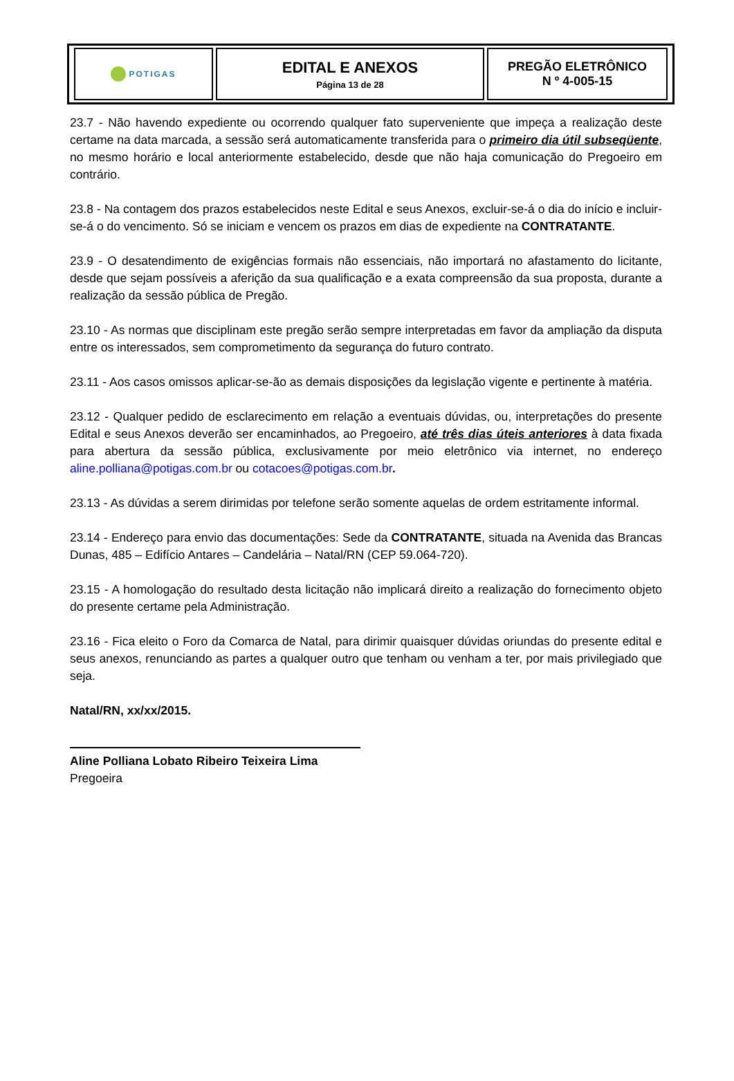| POTIGAS | EDITAL E ANEXOS Página 13 de 28 | PREGÃO ELETRÔNICO N º 4-005-15 |
23.7 - Não havendo expediente ou ocorrendo qualquer fato superveniente que impeça a realização deste certame na data marcada, a sessão será automaticamente transferida para o primeiro dia útil subseqüente, no mesmo horário e local anteriormente estabelecido, desde que não haja comunicação do Pregoeiro em contrário.
23.8 - Na contagem dos prazos estabelecidos neste Edital e seus Anexos, excluir-se-á o dia do início e incluir-se-á o do vencimento. Só se iniciam e vencem os prazos em dias de expediente na CONTRATANTE.
23.9 - O desatendimento de exigências formais não essenciais, não importará no afastamento do licitante, desde que sejam possíveis a aferição da sua qualificação e a exata compreensão da sua proposta, durante a realização da sessão pública de Pregão.
23.10 - As normas que disciplinam este pregão serão sempre interpretadas em favor da ampliação da disputa entre os interessados, sem comprometimento da segurança do futuro contrato.
23.11 - Aos casos omissos aplicar-se-ão as demais disposições da legislação vigente e pertinente à matéria.
23.12 - Qualquer pedido de esclarecimento em relação a eventuais dúvidas, ou, interpretações do presente Edital e seus Anexos deverão ser encaminhados, ao Pregoeiro, até três dias úteis anteriores à data fixada para abertura da sessão pública, exclusivamente por meio eletrônico via internet, no endereço aline.polliana@potigas.com.br ou cotacoes@potigas.com.br.
23.13 - As dúvidas a serem dirimidas por telefone serão somente aquelas de ordem estritamente informal.
23.14 - Endereço para envio das documentações: Sede da CONTRATANTE, situada na Avenida das Brancas Dunas, 485 – Edifício Antares – Candelária – Natal/RN (CEP 59.064-720).
23.15 - A homologação do resultado desta licitação não implicará direito a realização do fornecimento objeto do presente certame pela Administração.
23.16 - Fica eleito o Foro da Comarca de Natal, para dirimir quaisquer dúvidas oriundas do presente edital e seus anexos, renunciando as partes a qualquer outro que tenham ou venham a ter, por mais privilegiado que seja.
Natal/RN, xx/xx/2015.
Aline Polliana Lobato Ribeiro Teixeira Lima
Pregoeira